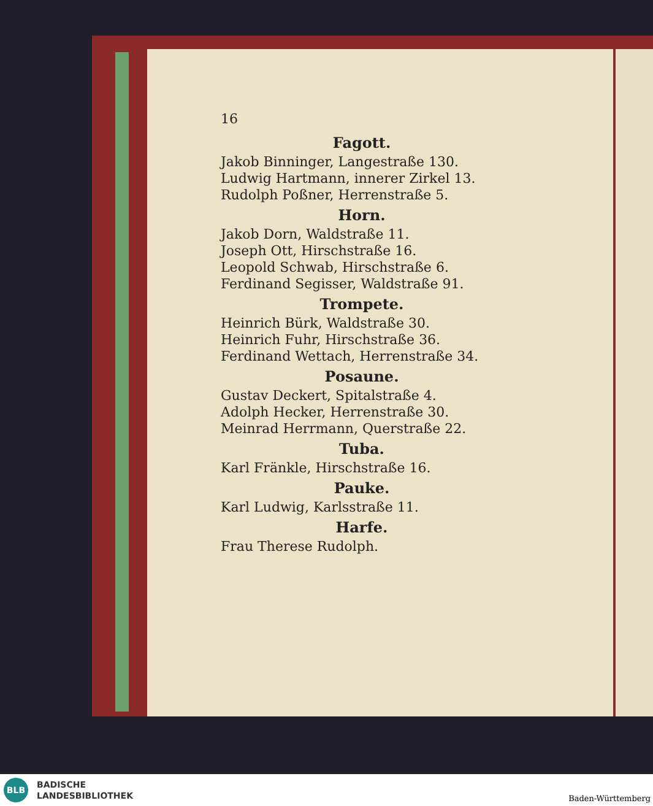16
Fagott.
Jakob Binninger, Langestraße 130.
Ludwig Hartmann, innerer Zirkel 13.
Rudolph Poßner, Herrenstraße 5.
Horn.
Jakob Dorn, Waldstraße 11.
Joseph Ott, Hirschstraße 16.
Leopold Schwab, Hirschstraße 6.
Ferdinand Segisser, Waldstraße 91.
Trompete.
Heinrich Bürk, Waldstraße 30.
Heinrich Fuhr, Hirschstraße 36.
Ferdinand Wettach, Herrenstraße 34.
Posaune.
Gustav Deckert, Spitalstraße 4.
Adolph Hecker, Herrenstraße 30.
Meinrad Herrmann, Querstraße 22.
Tuba.
Karl Fränkle, Hirschstraße 16.
Pauke.
Karl Ludwig, Karlsstraße 11.
Harfe.
Frau Therese Rudolph.
BLB
BADISCHE
LANDESBIBLIOTHEK
Baden-Württemberg